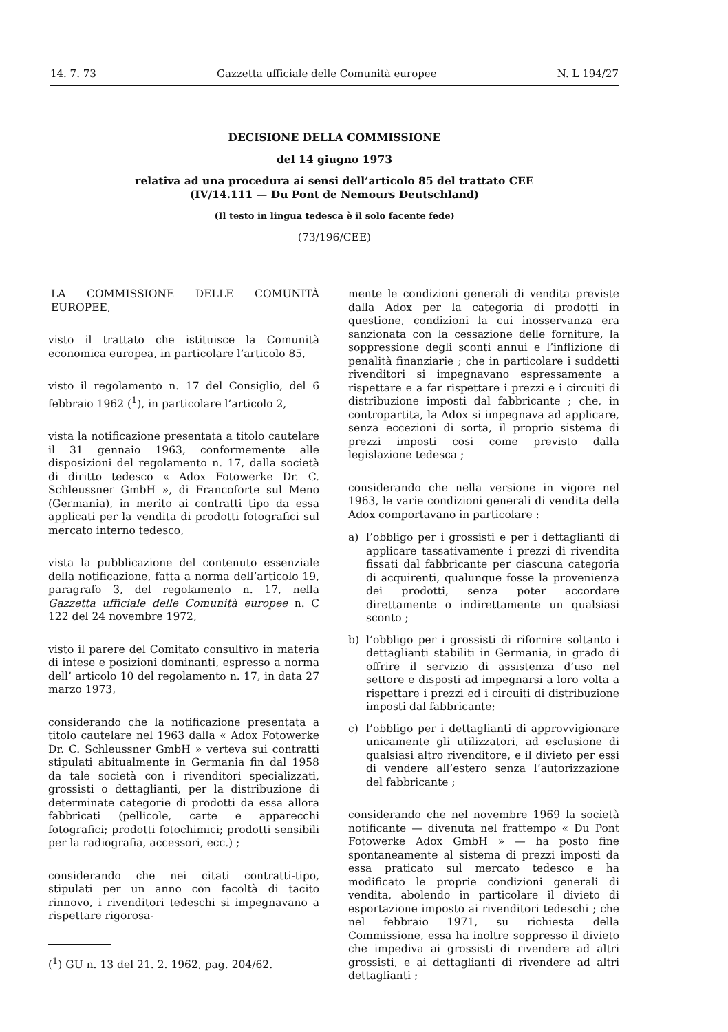14. 7. 73 Gazzetta ufficiale delle Comunità europee N. L 194/27
DECISIONE DELLA COMMISSIONE
del 14 giugno 1973
relativa ad una procedura ai sensi dell’articolo 85 del trattato CEE
(IV/14.111 — Du Pont de Nemours Deutschland)
(Il testo in lingua tedesca è il solo facente fede)
(73/196/CEE)
LA COMMISSIONE DELLE COMUNITÀ EUROPEE,
visto il trattato che istituisce la Comunità economica europea, in particolare l’articolo 85,
visto il regolamento n. 17 del Consiglio, del 6 febbraio 1962 (<sup>1</sup>), in particolare l’articolo 2,
vista la notificazione presentata a titolo cautelare il 31 gennaio 1963, conformemente alle disposizioni del regolamento n. 17, dalla società di diritto tedesco « Adox Fotowerke Dr. C. Schleussner GmbH », di Francoforte sul Meno (Germania), in merito ai contratti tipo da essa applicati per la vendita di prodotti fotografici sul mercato interno tedesco,
vista la pubblicazione del contenuto essenziale della notificazione, fatta a norma dell’articolo 19, paragrafo 3, del regolamento n. 17, nella Gazzetta ufficiale delle Comunità europee n. C 122 del 24 novembre 1972,
visto il parere del Comitato consultivo in materia di intese e posizioni dominanti, espresso a norma dell’ articolo 10 del regolamento n. 17, in data 27 marzo 1973,
considerando che la notificazione presentata a titolo cautelare nel 1963 dalla « Adox Fotowerke Dr. C. Schleussner GmbH » verteva sui contratti stipulati abitualmente in Germania fin dal 1958 da tale società con i rivenditori specializzati, grossisti o dettaglianti, per la distribuzione di determinate categorie di prodotti da essa allora fabbricati (pellicole, carte e apparecchi fotografici; prodotti fotochimici; prodotti sensibili per la radiografia, accessori, ecc.) ;
considerando che nei citati contratti-tipo, stipulati per un anno con facoltà di tacito rinnovo, i rivenditori tedeschi si impegnavano a rispettare rigorosa-
(<sup>1</sup>) GU n. 13 del 21. 2. 1962, pag. 204/62.
mente le condizioni generali di vendita previste dalla Adox per la categoria di prodotti in questione, condizioni la cui inosservanza era sanzionata con la cessazione delle forniture, la soppressione degli sconti annui e l’inflizione di penalità finanziarie ; che in particolare i suddetti rivenditori si impegnavano espressamente a rispettare e a far rispettare i prezzi e i circuiti di distribuzione imposti dal fabbricante ; che, in contropartita, la Adox si impegnava ad applicare, senza eccezioni di sorta, il proprio sistema di prezzi imposti cosi come previsto dalla legislazione tedesca ;
considerando che nella versione in vigore nel 1963, le varie condizioni generali di vendita della Adox comportavano in particolare :
a) l’obbligo per i grossisti e per i dettaglianti di applicare tassativamente i prezzi di rivendita fissati dal fabbricante per ciascuna categoria di acquirenti, qualunque fosse la provenienza dei prodotti, senza poter accordare direttamente o indirettamente un qualsiasi sconto ;
b) l’obbligo per i grossisti di rifornire soltanto i dettaglianti stabiliti in Germania, in grado di offrire il servizio di assistenza d’uso nel settore e disposti ad impegnarsi a loro volta a rispettare i prezzi ed i circuiti di distribuzione imposti dal fabbricante;
c) l’obbligo per i dettaglianti di approvvigionare unicamente gli utilizzatori, ad esclusione di qualsiasi altro rivenditore, e il divieto per essi di vendere all’estero senza l’autorizzazione del fabbricante ;
considerando che nel novembre 1969 la società notificante — divenuta nel frattempo « Du Pont Fotowerke Adox GmbH » — ha posto fine spontaneamente al sistema di prezzi imposti da essa praticato sul mercato tedesco e ha modificato le proprie condizioni generali di vendita, abolendo in particolare il divieto di esportazione imposto ai rivenditori tedeschi ; che nel febbraio 1971, su richiesta della Commissione, essa ha inoltre soppresso il divieto che impediva ai grossisti di rivendere ad altri grossisti, e ai dettaglianti di rivendere ad altri dettaglianti ;